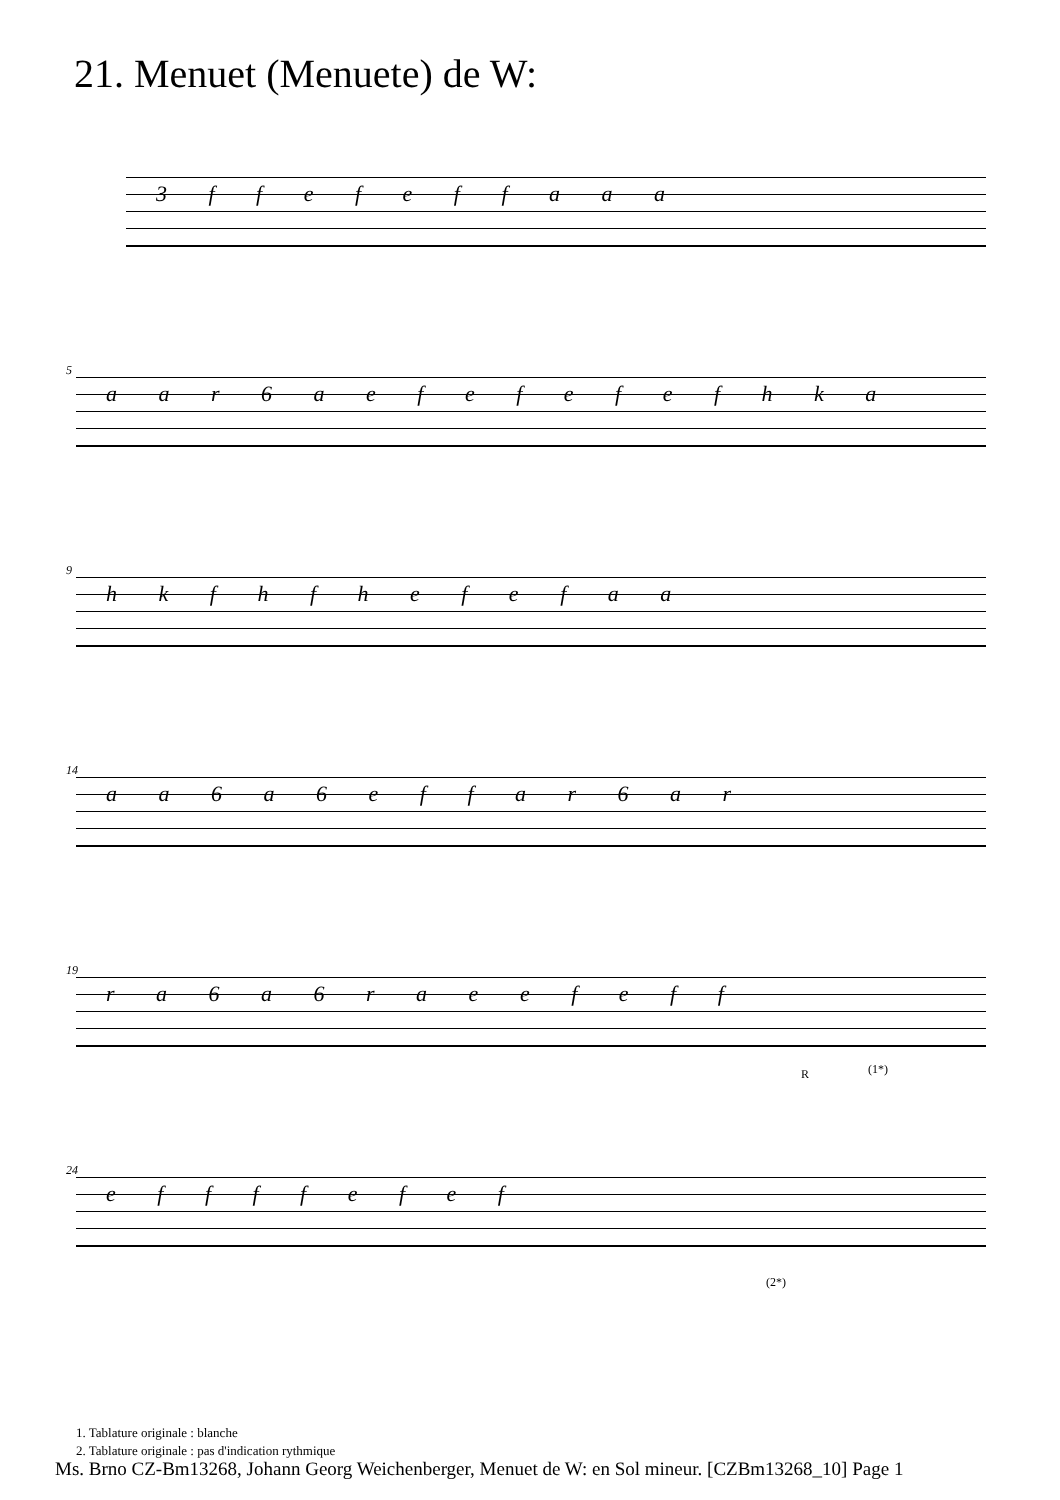21. Menuet (Menuete) de W:
3 f f e f e f f a a a
5
a a r 6 a e f e f e f e f h k a
9
h k f h f h e f e f a a
14
a a 6 a 6 e f f a r 6 a r
19
r a 6 a 6 r a e e f e f f
R (1*)
24
e f f f f e f e f
(2*)
1. Tablature originale : blanche
2. Tablature originale : pas d'indication rythmique
Ms. Brno CZ-Bm13268, Johann Georg Weichenberger, Menuet de W: en Sol mineur. [CZBm13268_10] Page 1